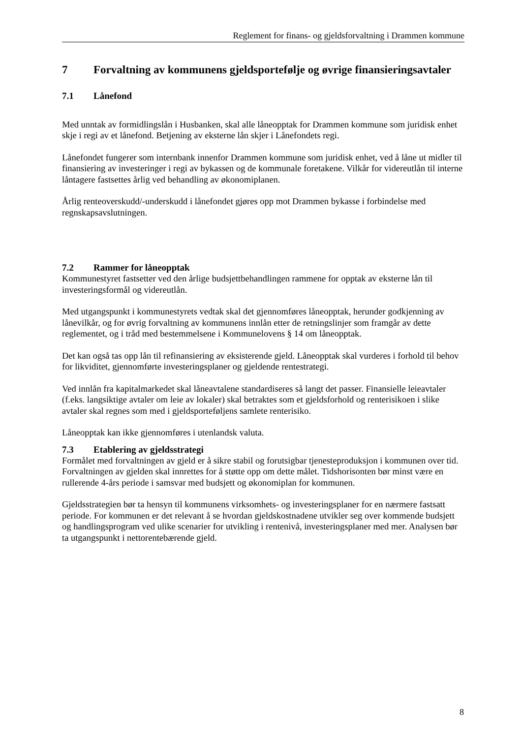Reglement for finans- og gjeldsforvaltning i Drammen kommune
7 Forvaltning av kommunens gjeldsportefølje og øvrige finansieringsavtaler
7.1 Lånefond
Med unntak av formidlingslån i Husbanken, skal alle låneopptak for Drammen kommune som juridisk enhet skje i regi av et lånefond. Betjening av eksterne lån skjer i Lånefondets regi.
Lånefondet fungerer som internbank innenfor Drammen kommune som juridisk enhet, ved å låne ut midler til finansiering av investeringer i regi av bykassen og de kommunale foretakene. Vilkår for videreutlån til interne låntagere fastsettes årlig ved behandling av økonomiplanen.
Årlig renteoverskudd/-underskudd i lånefondet gjøres opp mot Drammen bykasse i forbindelse med regnskapsavslutningen.
7.2 Rammer for låneopptak
Kommunestyret fastsetter ved den årlige budsjettbehandlingen rammene for opptak av eksterne lån til investeringsformål og videreutlån.
Med utgangspunkt i kommunestyrets vedtak skal det gjennomføres låneopptak, herunder godkjenning av lånevilkår, og for øvrig forvaltning av kommunens innlån etter de retningslinjer som framgår av dette reglementet, og i tråd med bestemmelsene i Kommunelovens § 14 om låneopptak.
Det kan også tas opp lån til refinansiering av eksisterende gjeld. Låneopptak skal vurderes i forhold til behov for likviditet, gjennomførte investeringsplaner og gjeldende rentestrategi.
Ved innlån fra kapitalmarkedet skal låneavtalene standardiseres så langt det passer. Finansielle leieavtaler (f.eks. langsiktige avtaler om leie av lokaler) skal betraktes som et gjeldsforhold og renterisikoen i slike avtaler skal regnes som med i gjeldsporteføljens samlete renterisiko.
Låneopptak kan ikke gjennomføres i utenlandsk valuta.
7.3 Etablering av gjeldsstrategi
Formålet med forvaltningen av gjeld er å sikre stabil og forutsigbar tjenesteproduksjon i kommunen over tid. Forvaltningen av gjelden skal innrettes for å støtte opp om dette målet. Tidshorisonten bør minst være en rullerende 4-års periode i samsvar med budsjett og økonomiplan for kommunen.
Gjeldsstrategien bør ta hensyn til kommunens virksomhets- og investeringsplaner for en nærmere fastsatt periode. For kommunen er det relevant å se hvordan gjeldskostnadene utvikler seg over kommende budsjett og handlingsprogram ved ulike scenarier for utvikling i rentenivå, investeringsplaner med mer. Analysen bør ta utgangspunkt i nettorentebærende gjeld.
8